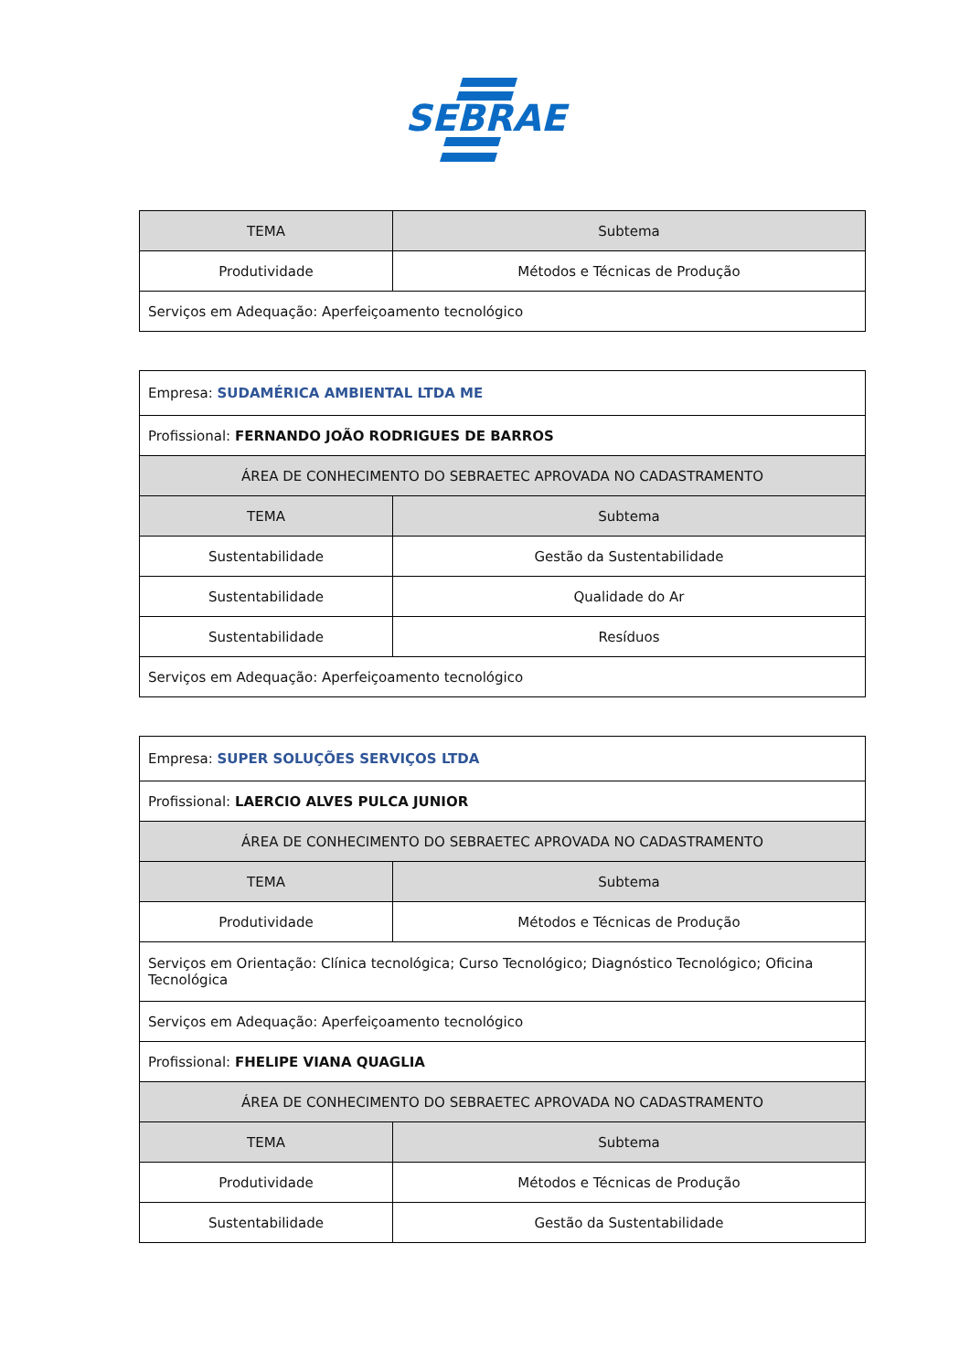SEBRAE
| TEMA | Subtema |
| --- | --- |
| Produtividade | Métodos e Técnicas de Produção |
| Serviços em Adequação: Aperfeiçoamento tecnológico | |
| Empresa: SUDAMÉRICA AMBIENTAL LTDA ME | |
| Profissional: FERNANDO JOÃO RODRIGUES DE BARROS | |
| ÁREA DE CONHECIMENTO DO SEBRAETEC APROVADA NO CADASTRAMENTO | |
| TEMA | Subtema |
| Sustentabilidade | Gestão da Sustentabilidade |
| Sustentabilidade | Qualidade do Ar |
| Sustentabilidade | Resíduos |
| Serviços em Adequação: Aperfeiçoamento tecnológico | |
| Empresa: SUPER SOLUÇÕES SERVIÇOS LTDA | |
| Profissional: LAERCIO ALVES PULCA JUNIOR | |
| ÁREA DE CONHECIMENTO DO SEBRAETEC APROVADA NO CADASTRAMENTO | |
| TEMA | Subtema |
| Produtividade | Métodos e Técnicas de Produção |
| Serviços em Orientação: Clínica tecnológica; Curso Tecnológico; Diagnóstico Tecnológico; Oficina Tecnológica | |
| Serviços em Adequação: Aperfeiçoamento tecnológico | |
| Profissional: FHELIPE VIANA QUAGLIA | |
| ÁREA DE CONHECIMENTO DO SEBRAETEC APROVADA NO CADASTRAMENTO | |
| TEMA | Subtema |
| Produtividade | Métodos e Técnicas de Produção |
| Sustentabilidade | Gestão da Sustentabilidade |